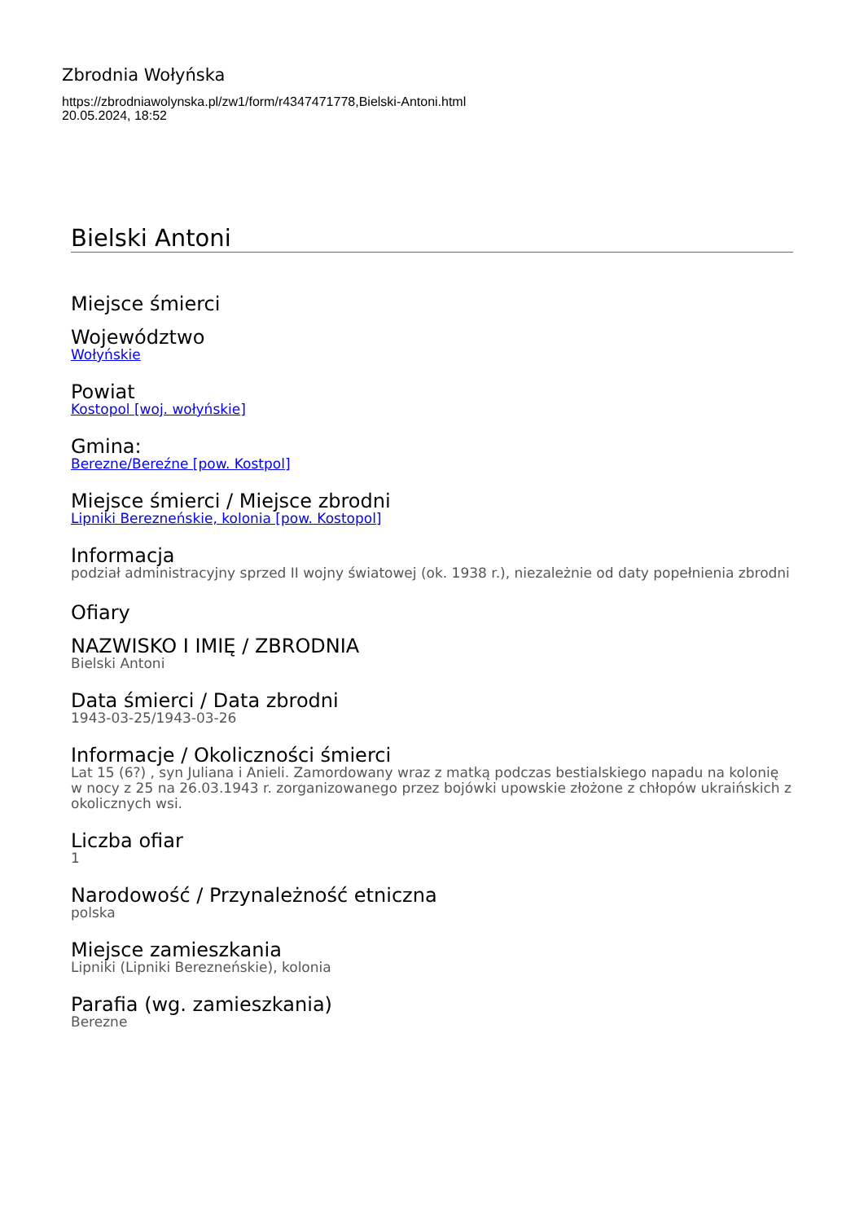Zbrodnia Wołyńska
https://zbrodniawolynska.pl/zw1/form/r4347471778,Bielski-Antoni.html
20.05.2024, 18:52
Bielski Antoni
Miejsce śmierci
Województwo
Wołyńskie
Powiat
Kostopol [woj. wołyńskie]
Gmina:
Berezne/Bereźne [pow. Kostpol]
Miejsce śmierci / Miejsce zbrodni
Lipniki Berezneńskie, kolonia [pow. Kostopol]
Informacja
podział administracyjny sprzed II wojny światowej (ok. 1938 r.), niezależnie od daty popełnienia zbrodni
Ofiary
NAZWISKO I IMIĘ / ZBRODNIA
Bielski Antoni
Data śmierci / Data zbrodni
1943-03-25/1943-03-26
Informacje / Okoliczności śmierci
Lat 15 (6?) , syn Juliana i Anieli. Zamordowany wraz z matką podczas bestialskiego napadu na kolonię w nocy z 25 na 26.03.1943 r. zorganizowanego przez bojówki upowskie złożone z chłopów ukraińskich z okolicznych wsi.
Liczba ofiar
1
Narodowość / Przynależność etniczna
polska
Miejsce zamieszkania
Lipniki (Lipniki Berezneńskie), kolonia
Parafia (wg. zamieszkania)
Berezne